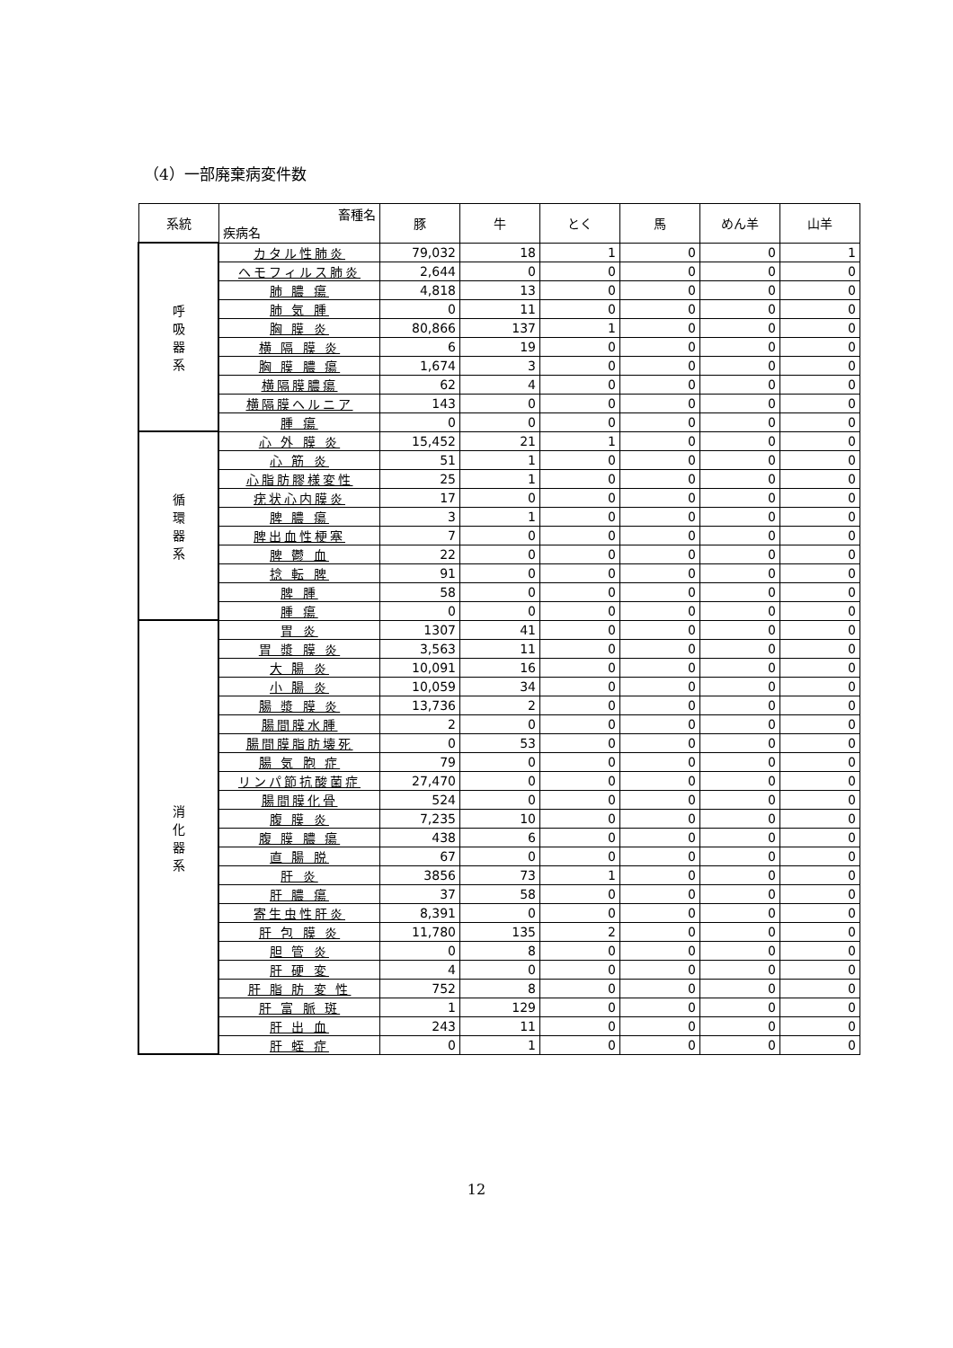（4）一部廃棄病変件数
| 系統 | 畜種名 疾病名 | 豚 | 牛 | とく | 馬 | めん羊 | 山羊 |
| --- | --- | --- | --- | --- | --- | --- | --- |
| 呼 吸 器 系 | カタル性肺炎 | 79,032 | 18 | 1 | 0 | 0 | 1 |
| | ヘモフィルス肺炎 | 2,644 | 0 | 0 | 0 | 0 | 0 |
| | 肺 膿 瘍 | 4,818 | 13 | 0 | 0 | 0 | 0 |
| | 肺 気 腫 | 0 | 11 | 0 | 0 | 0 | 0 |
| | 胸 膜 炎 | 80,866 | 137 | 1 | 0 | 0 | 0 |
| | 横 隔 膜 炎 | 6 | 19 | 0 | 0 | 0 | 0 |
| | 胸 膜 膿 瘍 | 1,674 | 3 | 0 | 0 | 0 | 0 |
| | 横隔膜膿瘍 | 62 | 4 | 0 | 0 | 0 | 0 |
| | 横隔膜ヘルニア | 143 | 0 | 0 | 0 | 0 | 0 |
| | 腫 瘍 | 0 | 0 | 0 | 0 | 0 | 0 |
| 循 環 器 系 | 心 外 膜 炎 | 15,452 | 21 | 1 | 0 | 0 | 0 |
| | 心 筋 炎 | 51 | 1 | 0 | 0 | 0 | 0 |
| | 心脂肪膠様変性 | 25 | 1 | 0 | 0 | 0 | 0 |
| | 疣状心内膜炎 | 17 | 0 | 0 | 0 | 0 | 0 |
| | 脾 膿 瘍 | 3 | 1 | 0 | 0 | 0 | 0 |
| | 脾出血性梗塞 | 7 | 0 | 0 | 0 | 0 | 0 |
| | 脾 鬱 血 | 22 | 0 | 0 | 0 | 0 | 0 |
| | 捻 転 脾 | 91 | 0 | 0 | 0 | 0 | 0 |
| | 脾 腫 | 58 | 0 | 0 | 0 | 0 | 0 |
| | 腫 瘍 | 0 | 0 | 0 | 0 | 0 | 0 |
| 消 化 器 系 | 胃 炎 | 1307 | 41 | 0 | 0 | 0 | 0 |
| | 胃 漿 膜 炎 | 3,563 | 11 | 0 | 0 | 0 | 0 |
| | 大 腸 炎 | 10,091 | 16 | 0 | 0 | 0 | 0 |
| | 小 腸 炎 | 10,059 | 34 | 0 | 0 | 0 | 0 |
| | 腸 漿 膜 炎 | 13,736 | 2 | 0 | 0 | 0 | 0 |
| | 腸間膜水腫 | 2 | 0 | 0 | 0 | 0 | 0 |
| | 腸間膜脂肪壊死 | 0 | 53 | 0 | 0 | 0 | 0 |
| | 腸 気 胞 症 | 79 | 0 | 0 | 0 | 0 | 0 |
| | リンパ節抗酸菌症 | 27,470 | 0 | 0 | 0 | 0 | 0 |
| | 腸間膜化骨 | 524 | 0 | 0 | 0 | 0 | 0 |
| | 腹 膜 炎 | 7,235 | 10 | 0 | 0 | 0 | 0 |
| | 腹 膜 膿 瘍 | 438 | 6 | 0 | 0 | 0 | 0 |
| | 直 腸 脱 | 67 | 0 | 0 | 0 | 0 | 0 |
| | 肝 炎 | 3856 | 73 | 1 | 0 | 0 | 0 |
| | 肝 膿 瘍 | 37 | 58 | 0 | 0 | 0 | 0 |
| | 寄生虫性肝炎 | 8,391 | 0 | 0 | 0 | 0 | 0 |
| | 肝 包 膜 炎 | 11,780 | 135 | 2 | 0 | 0 | 0 |
| | 胆 管 炎 | 0 | 8 | 0 | 0 | 0 | 0 |
| | 肝 硬 変 | 4 | 0 | 0 | 0 | 0 | 0 |
| | 肝 脂 肪 変 性 | 752 | 8 | 0 | 0 | 0 | 0 |
| | 肝 富 脈 斑 | 1 | 129 | 0 | 0 | 0 | 0 |
| | 肝 出 血 | 243 | 11 | 0 | 0 | 0 | 0 |
| | 肝 蛭 症 | 0 | 1 | 0 | 0 | 0 | 0 |
12